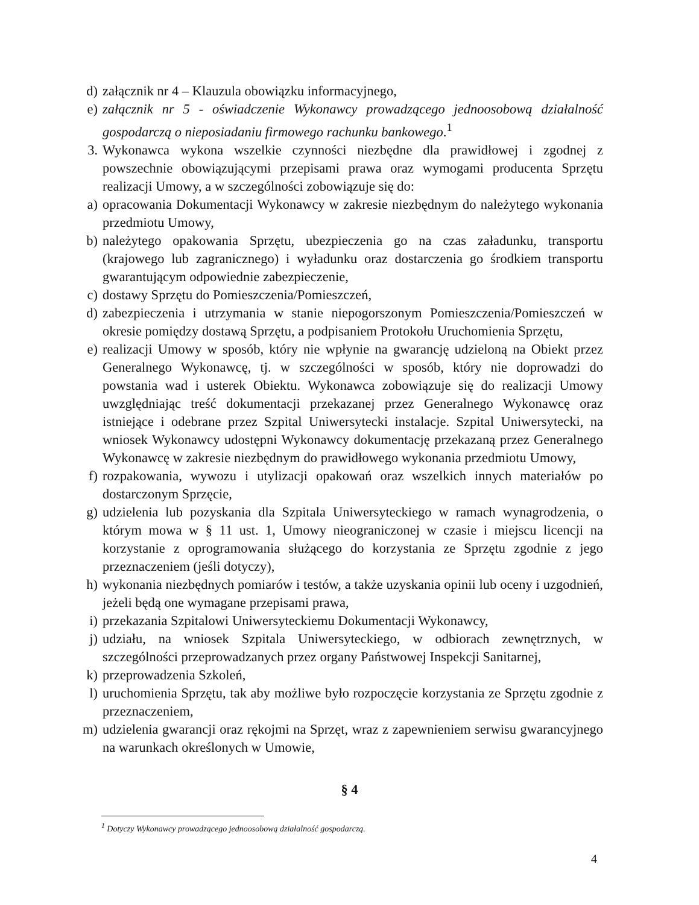d) załącznik nr 4 – Klauzula obowiązku informacyjnego,
e) załącznik nr 5 - oświadczenie Wykonawcy prowadzącego jednoosobową działalność gospodarczą o nieposiadaniu firmowego rachunku bankowego.<sup>1</sup>
3. Wykonawca wykona wszelkie czynności niezbędne dla prawidłowej i zgodnej z powszechnie obowiązującymi przepisami prawa oraz wymogami producenta Sprzętu realizacji Umowy, a w szczególności zobowiązuje się do:
a) opracowania Dokumentacji Wykonawcy w zakresie niezbędnym do należytego wykonania przedmiotu Umowy,
b) należytego opakowania Sprzętu, ubezpieczenia go na czas załadunku, transportu (krajowego lub zagranicznego) i wyładunku oraz dostarczenia go środkiem transportu gwarantującym odpowiednie zabezpieczenie,
c) dostawy Sprzętu do Pomieszczenia/Pomieszczeń,
d) zabezpieczenia i utrzymania w stanie niepogorszonym Pomieszczenia/Pomieszczeń w okresie pomiędzy dostawą Sprzętu, a podpisaniem Protokołu Uruchomienia Sprzętu,
e) realizacji Umowy w sposób, który nie wpłynie na gwarancję udzieloną na Obiekt przez Generalnego Wykonawcę, tj. w szczególności w sposób, który nie doprowadzi do powstania wad i usterek Obiektu. Wykonawca zobowiązuje się do realizacji Umowy uwzględniając treść dokumentacji przekazanej przez Generalnego Wykonawcę oraz istniejące i odebrane przez Szpital Uniwersytecki instalacje. Szpital Uniwersytecki, na wniosek Wykonawcy udostępni Wykonawcy dokumentację przekazaną przez Generalnego Wykonawcę w zakresie niezbędnym do prawidłowego wykonania przedmiotu Umowy,
f) rozpakowania, wywozu i utylizacji opakowań oraz wszelkich innych materiałów po dostarczonym Sprzęcie,
g) udzielenia lub pozyskania dla Szpitala Uniwersyteckiego w ramach wynagrodzenia, o którym mowa w § 11 ust. 1, Umowy nieograniczonej w czasie i miejscu licencji na korzystanie z oprogramowania służącego do korzystania ze Sprzętu zgodnie z jego przeznaczeniem (jeśli dotyczy),
h) wykonania niezbędnych pomiarów i testów, a także uzyskania opinii lub oceny i uzgodnień, jeżeli będą one wymagane przepisami prawa,
i) przekazania Szpitalowi Uniwersyteckiemu Dokumentacji Wykonawcy,
j) udziału, na wniosek Szpitala Uniwersyteckiego, w odbiorach zewnętrznych, w szczególności przeprowadzanych przez organy Państwowej Inspekcji Sanitarnej,
k) przeprowadzenia Szkoleń,
l) uruchomienia Sprzętu, tak aby możliwe było rozpoczęcie korzystania ze Sprzętu zgodnie z przeznaczeniem,
m) udzielenia gwarancji oraz rękojmi na Sprzęt, wraz z zapewnieniem serwisu gwarancyjnego na warunkach określonych w Umowie,
§ 4
<sup>1</sup> Dotyczy Wykonawcy prowadzącego jednoosobową działalność gospodarczą.
4